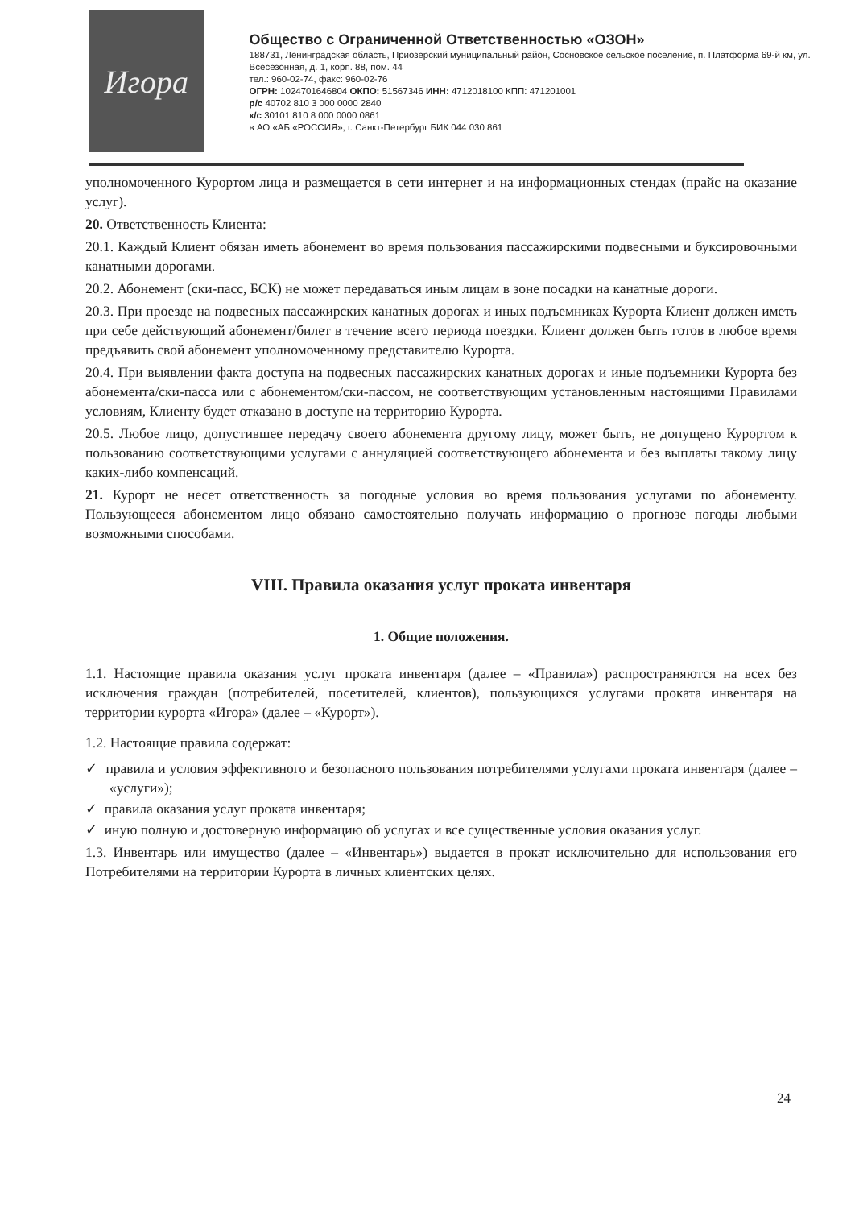Игора
Общество с Ограниченной Ответственностью «ОЗОН»
188731, Ленинградская область, Приозерский муниципальный район, Сосновское сельское поселение, п. Платформа 69-й км, ул. Всесезонная, д. 1, корп. 88, пом. 44
тел.: 960-02-74, факс: 960-02-76
ОГРН: 1024701646804 ОКПО: 51567346 ИНН: 4712018100 КПП: 471201001
р/с 40702 810 3 000 0000 2840
к/с 30101 810 8 000 0000 0861
в АО «АБ «РОССИЯ», г. Санкт-Петербург БИК 044 030 861
уполномоченного Курортом лица и размещается в сети интернет и на информационных стендах (прайс на оказание услуг).
20. Ответственность Клиента:
20.1. Каждый Клиент обязан иметь абонемент во время пользования пассажирскими подвесными и буксировочными канатными дорогами.
20.2. Абонемент (ски-пасс, БСК) не может передаваться иным лицам в зоне посадки на канатные дороги.
20.3. При проезде на подвесных пассажирских канатных дорогах и иных подъемниках Курорта Клиент должен иметь при себе действующий абонемент/билет в течение всего периода поездки. Клиент должен быть готов в любое время предъявить свой абонемент уполномоченному представителю Курорта.
20.4. При выявлении факта доступа на подвесных пассажирских канатных дорогах и иные подъемники Курорта без абонемента/ски-пасса или с абонементом/ски-пассом, не соответствующим установленным настоящими Правилами условиям, Клиенту будет отказано в доступе на территорию Курорта.
20.5. Любое лицо, допустившее передачу своего абонемента другому лицу, может быть, не допущено Курортом к пользованию соответствующими услугами с аннуляцией соответствующего абонемента и без выплаты такому лицу каких-либо компенсаций.
21. Курорт не несет ответственность за погодные условия во время пользования услугами по абонементу. Пользующееся абонементом лицо обязано самостоятельно получать информацию о прогнозе погоды любыми возможными способами.
VIII. Правила оказания услуг проката инвентаря
1. Общие положения.
1.1. Настоящие правила оказания услуг проката инвентаря (далее – «Правила») распространяются на всех без исключения граждан (потребителей, посетителей, клиентов), пользующихся услугами проката инвентаря на территории курорта «Игора» (далее – «Курорт»).
1.2. Настоящие правила содержат:
✓ правила и условия эффективного и безопасного пользования потребителями услугами проката инвентаря (далее – «услуги»);
✓ правила оказания услуг проката инвентаря;
✓ иную полную и достоверную информацию об услугах и все существенные условия оказания услуг.
1.3. Инвентарь или имущество (далее – «Инвентарь») выдается в прокат исключительно для использования его Потребителями на территории Курорта в личных клиентских целях.
24